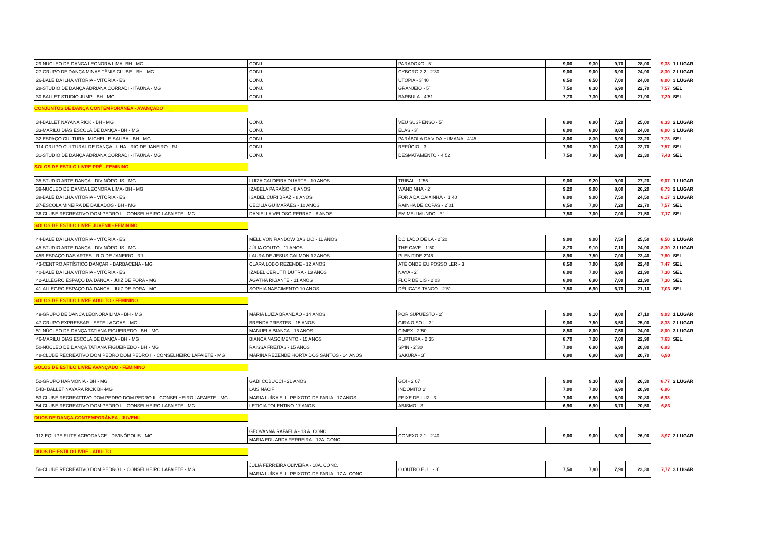| 29-NUCLEO DE DANCA LEONORA LIMA- BH - MG | CONJ. | PARADOXO - 5` | 9,00 | 9,30 | 9,70 | 28,00 | 9,33 | 1 LUGAR |
| 27-GRUPO DE DANÇA MINAS TÊNIS CLUBE - BH - MG | CONJ. | CYBORG 2.2 - 2`30 | 9,00 | 9,00 | 6,90 | 24,90 | 8,30 | 2 LUGAR |
| 26-BALÉ DA ILHA VITÓRIA - VITÓRIA - ES | CONJ. | UTOPIA - 3`40 | 8,50 | 8,50 | 7,00 | 24,00 | 8,00 | 3 LUGAR |
| 28-STUDIO DE DANÇA ADRIANA CORRADI - ITAÚNA - MG | CONJ. | GRANJEIO - 5` | 7,50 | 8,30 | 6,90 | 22,70 | 7,57 | SEL |
| 30-BALLET STUDIO JUMP - BH - MG | CONJ. | BÁRBULA - 4`51 | 7,70 | 7,30 | 6,90 | 21,90 | 7,30 | SEL |
CONJUNTOS DE DANÇA CONTEMPORÂNEA - AVANÇADO
| 34-BALLET NAYANA RICK - BH - MG | CONJ. | VÉU SUSPENSO - 5` | 8,90 | 8,90 | 7,20 | 25,00 | 8,33 | 2 LUGAR |
| 33-MARILU DIAS ESCOLA DE DANÇA - BH - MG | CONJ. | ELAS - 3` | 8,00 | 8,00 | 8,00 | 24,00 | 8,00 | 3 LUGAR |
| 32-ESPAÇO CULTURAL MICHELLE SALIBA - BH - MG | CONJ. | PARÁBOLA DA VIDA HUMANA - 4`45 | 8,00 | 8,30 | 6,90 | 23,20 | 7,73 | SEL |
| 114-GRUPO CULTURAL DE DANÇA - ILHA - RIO DE JANEIRO - RJ | CONJ. | REFÚGIO - 3` | 7,90 | 7,00 | 7,80 | 22,70 | 7,57 | SEL |
| 31-STUDIO DE DANÇA ADRIANA CORRADI - ITAÚNA - MG | CONJ. | DESMATAMENTO - 4`52 | 7,50 | 7,90 | 6,90 | 22,30 | 7,43 | SEL |
SOLOS DE ESTILO LIVRE PRÉ - FEMININO
| 35-STUDIO ARTE DANÇA - DIVINÓPOLIS - MG | LUIZA CALDEIRA DUARTE - 10 ANOS | TRIBAL - 1`55 | 9,00 | 9,20 | 9,00 | 27,20 | 9,07 | 1 LUGAR |
| 39-NUCLEO DE DANCA LEONORA LIMA- BH - MG | IZABELA PARAÍSO - 8 ANOS | WANDINHA - 2` | 9,20 | 9,00 | 8,00 | 26,20 | 8,73 | 2 LUGAR |
| 38-BALÉ DA ILHA VITÓRIA - VITÓRIA - ES | ISABEL CURI BRAZ - 8 ANOS | FOR A DA CAIXINHA - `1`40 | 8,00 | 9,00 | 7,50 | 24,50 | 8,17 | 3 LUGAR |
| 37-ESCOLA MINEIRA DE BAILADOS - BH - MG | CECÍLIA GUIMARÃES - 10 ANOS | RAINHA DE COPAS - 2`01 | 8,50 | 7,00 | 7,20 | 22,70 | 7,57 | SEL |
| 36-CLUBE RECREATIVO DOM PEDRO II - CONSELHEIRO LAFAIETE - MG | DANIELLA VELOSO FERRAZ - 8 ANOS | EM MEU MUNDO - 3` | 7,50 | 7,00 | 7,00 | 21,50 | 7,17 | SEL |
SOLOS DE ESTILO LIVRE JUVENIL- FEMININO
| 44-BALÉ DA ILHA VITÓRIA - VITÓRIA - ES | MELL VON RANDOW BASÍLIO - 11 ANOS | DO LADO DE LÁ - 2`20 | 9,00 | 9,00 | 7,50 | 25,50 | 8,50 | 2 LUGAR |
| 45-STUDIO ARTE DANÇA - DIVINÓPOLIS - MG | JÚLIA COUTO - 11 ANOS | THE CAVE - 1`50 | 8,70 | 9,10 | 7,10 | 24,90 | 8,30 | 3 LUGAR |
| 45B-ESPAÇO DAS ARTES - RIO DE JANEIRO - RJ | LAURA DE JESUS CALMON 12 ANOS | PLENITIDE 2''46 | 8,90 | 7,50 | 7,00 | 23,40 | 7,80 | SEL |
| 43-CENTRO ARTÍSTICO DANÇAR - BARBACENA - MG | CLARA LOBO REZENDE - 12 ANOS | ATÉ ONDE EU POSSO LER - 3` | 8,50 | 7,00 | 6,90 | 22,40 | 7,47 | SEL |
| 40-BALÉ DA ILHA VITÓRIA - VITÓRIA - ES | IZABEL CERUTTI DUTRA - 13 ANOS | NAYA - 2` | 8,00 | 7,00 | 6,90 | 21,90 | 7,30 | SEL |
| 42-ALLEGRO ESPAÇO DA DANÇA - JUIZ DE FORA - MG | ÁGATHA RIGANTE - 11 ANOS | FLOR DE LIS - 2`03 | 8,00 | 6,90 | 7,00 | 21,90 | 7,30 | SEL |
| 41-ALLEGRO ESPAÇO DA DANÇA - JUIZ DE FORA - MG | SOPHIA NASCIMENTO 10 ANOS | DÉLICATS TANGO - 2`51 | 7,50 | 6,90 | 6,70 | 21,10 | 7,03 | SEL |
SOLOS DE ESTILO LIVRE ADULTO - FEMININO
| 49-GRUPO DE DANCA LEONORA LIMA - BH - MG | MARIA LUIZA BRANDÃO - 14 ANOS | POR SUPUESTO - 2` | 9,00 | 9,10 | 9,00 | 27,10 | 9,03 | 1 LUGAR |
| 47-GRUPO EXPRESSAR - SETE LAGOAS - MG | BRENDA PRESTES - 15 ANOS | GIRA O SOL - 3` | 9,00 | 7,50 | 8,50 | 25,00 | 8,33 | 2 LUGAR |
| 51-NÚCLEO DE DANÇA TATIANA FIGUEIREDO - BH - MG | MANUELA BIANCA - 15 ANOS | CIMEX - 2`50 | 8,50 | 8,00 | 7,50 | 24,00 | 8,00 | 3 LUGAR |
| 46-MARILU DIAS ESCOLA DE DANÇA - BH - MG | BIANCA NASCIMENTO - 15 ANOS | RUPTURA - 2`35 | 8,70 | 7,20 | 7,00 | 22,90 | 7,63 | SEL. |
| 50-NÚCLEO DE DANÇA TATIANA FIGUEIREDO - BH - MG | RAISSA FREITAS - 15 ANOS | SPIN - 2`30 | 7,00 | 6,90 | 6,90 | 20,80 | 6,93 | |
| 48-CLUBE RECREATIVO DOM PEDRO DOM PEDRO II - CONSELHEIRO LAFAIETE - MG | MARINA REZENDE HORTA DOS SANTOS - 14 ANOS | SAKURA - 3` | 6,90 | 6,90 | 6,90 | 20,70 | 6,90 | |
SOLOS DE ESTILO LIVRE AVANÇADO - FEMININO
| 52-GRUPO HARMONIA - BH - MG | GABI COBUCCI - 21 ANOS | GO! - 2`07 | 9,00 | 9,30 | 8,00 | 26,30 | 8,77 | 2 LUGAR |
| 54B- BALLET NAYARA RICK BH-MG | LAIS NACIF | INDOMITO 2' | 7,00 | 7,00 | 6,90 | 20,90 | 6,96 | |
| 53-CLUBE RECREATTIVO DOM PEDRO DOM PEDRO II - CONSELHEIRO LAFAIETE - MG | MARIA LUÍSA E. L. PEIXOTO DE FARIA - 17 ANOS | FEIXE DE LUZ - 3` | 7,00 | 6,90 | 6,90 | 20,80 | 6,93 | |
| 54-CLUBE RECREATIVO DOM PEDRO II - CONSELHEIRO LAFAIETE - MG | LETICIA TOLENTINO 17 ANOS | ABISMO - 3` | 6,90 | 6,90 | 6,70 | 20,50 | 6,83 | |
DUOS DE DANÇA CONTEMPORÂNEA - JUVENIL
| 112-EQUIPE ELITE ACRODANCE - DIVINÓPOLIS - MG | GEOVANNA RAFAELA - 13 A. CONC. | CONEXO 2.1 - 2`40 | 9,00 | 9,00 | 8,90 | 26,90 | 8,97 | 2 LUGAR |
| | MARIA EDUARDA FERREIRA - 12A. CONC | | | | | | | |
DUOS DE ESTILO LIVRE - ADULTO
| 56-CLUBE RECREATIVO DOM PEDRO II - CONSELHEIRO LAFAIETE - MG | JÚLIA FERREIRA OLIVEIRA - 18A. CONC. | O OUTRO EU... - 3` | 7,50 | 7,90 | 7,90 | 23,30 | 7,77 | 3 LUGAR |
| | MARIA LUÍSA E. L. PEIXOTO DE FARIA - 17 A. CONC. | | | | | | | |